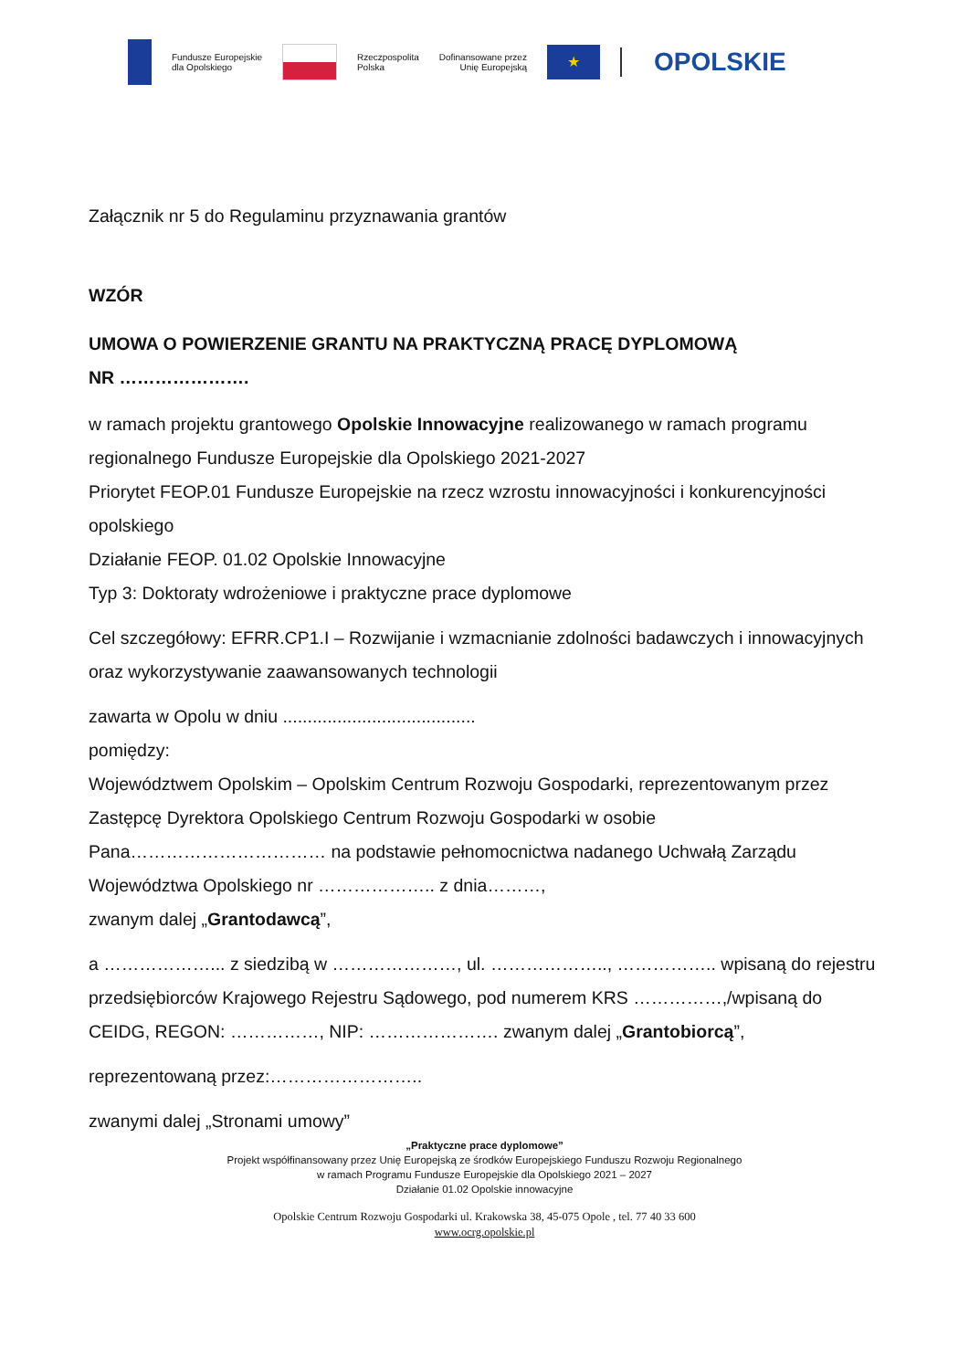Fundusze Europejskie
dla Opolskiego
Rzeczpospolita
Polska
Dofinansowane przez
Unię Europejską
★
OPOLSKIE
Załącznik nr 5 do Regulaminu przyznawania grantów
WZÓR
UMOWA O POWIERZENIE GRANTU NA PRAKTYCZNĄ PRACĘ DYPLOMOWĄ
NR ………………….
w ramach projektu grantowego Opolskie Innowacyjne realizowanego w ramach programu regionalnego Fundusze Europejskie dla Opolskiego 2021-2027
Priorytet FEOP.01 Fundusze Europejskie na rzecz wzrostu innowacyjności i konkurencyjności opolskiego
Działanie FEOP. 01.02 Opolskie Innowacyjne
Typ 3: Doktoraty wdrożeniowe i praktyczne prace dyplomowe
Cel szczegółowy: EFRR.CP1.I – Rozwijanie i wzmacnianie zdolności badawczych i innowacyjnych oraz wykorzystywanie zaawansowanych technologii
zawarta w Opolu w dniu .......................................
pomiędzy:
Województwem Opolskim – Opolskim Centrum Rozwoju Gospodarki, reprezentowanym przez Zastępcę Dyrektora Opolskiego Centrum Rozwoju Gospodarki w osobie Pana…………………………… na podstawie pełnomocnictwa nadanego Uchwałą Zarządu Województwa Opolskiego nr ……………….. z dnia………,
zwanym dalej „Grantodawcą”,
a ………………... z siedzibą w …………………, ul. ……………….., …………….. wpisaną do rejestru przedsiębiorców Krajowego Rejestru Sądowego, pod numerem KRS ……………,/wpisaną do CEIDG, REGON: ……………, NIP: …………………. zwanym dalej „Grantobiorcą”,
reprezentowaną przez:……………………..
zwanymi dalej „Stronami umowy”
„Praktyczne prace dyplomowe”
Projekt współfinansowany przez Unię Europejską ze środków Europejskiego Funduszu Rozwoju Regionalnego
w ramach Programu Fundusze Europejskie dla Opolskiego 2021 – 2027
Działanie 01.02 Opolskie innowacyjne
Opolskie Centrum Rozwoju Gospodarki ul. Krakowska 38, 45-075 Opole , tel. 77 40 33 600
www.ocrg.opolskie.pl